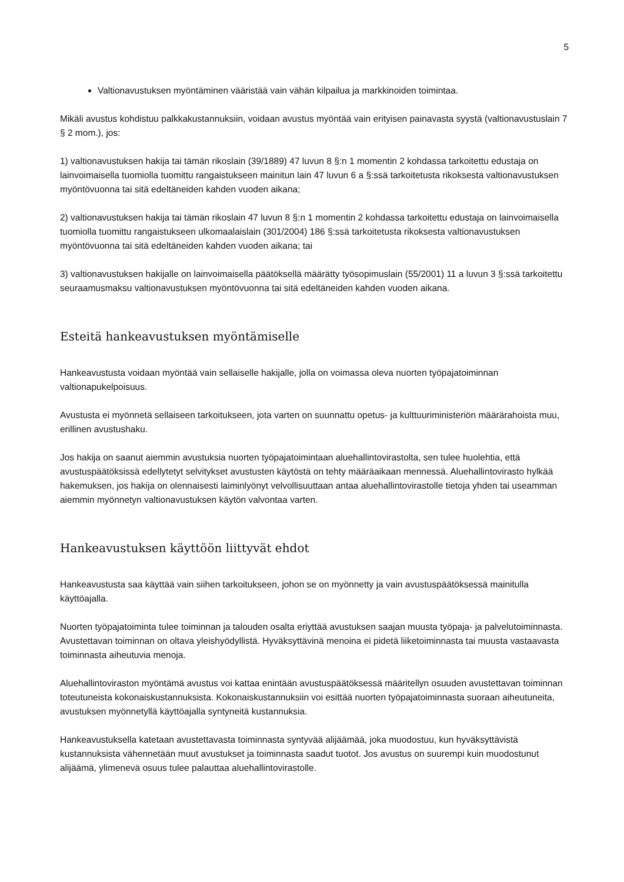5
Valtionavustuksen myöntäminen vääristää vain vähän kilpailua ja markkinoiden toimintaa.
Mikäli avustus kohdistuu palkkakustannuksiin, voidaan avustus myöntää vain erityisen painavasta syystä (valtionavustuslain 7 § 2 mom.), jos:
1) valtionavustuksen hakija tai tämän rikoslain (39/1889) 47 luvun 8 §:n 1 momentin 2 kohdassa tarkoitettu edustaja on lainvoimaisella tuomiolla tuomittu rangaistukseen mainitun lain 47 luvun 6 a §:ssä tarkoitetusta rikoksesta valtionavustuksen myöntövuonna tai sitä edeltäneiden kahden vuoden aikana;
2) valtionavustuksen hakija tai tämän rikoslain 47 luvun 8 §:n 1 momentin 2 kohdassa tarkoitettu edustaja on lainvoimaisella tuomiolla tuomittu rangaistukseen ulkomaalaislain (301/2004) 186 §:ssä tarkoitetusta rikoksesta valtionavustuksen myöntövuonna tai sitä edeltäneiden kahden vuoden aikana; tai
3) valtionavustuksen hakijalle on lainvoimaisella päätöksellä määrätty työsopimuslain (55/2001) 11 a luvun 3 §:ssä tarkoitettu seuraamusmaksu valtionavustuksen myöntövuonna tai sitä edeltäneiden kahden vuoden aikana.
Esteitä hankeavustuksen myöntämiselle
Hankeavustusta voidaan myöntää vain sellaiselle hakijalle, jolla on voimassa oleva nuorten työpajatoiminnan valtionapukelpoisuus.
Avustusta ei myönnetä sellaiseen tarkoitukseen, jota varten on suunnattu opetus- ja kulttuuriministeriön määrärahoista muu, erillinen avustushaku.
Jos hakija on saanut aiemmin avustuksia nuorten työpajatoimintaan aluehallintovirastolta, sen tulee huolehtia, että avustuspäätöksissä edellytetyt selvitykset avustusten käytöstä on tehty määräaikaan mennessä. Aluehallintovirasto hylkää hakemuksen, jos hakija on olennaisesti laiminlyönyt velvollisuuttaan antaa aluehallintovirastolle tietoja yhden tai useamman aiemmin myönnetyn valtionavustuksen käytön valvontaa varten.
Hankeavustuksen käyttöön liittyvät ehdot
Hankeavustusta saa käyttää vain siihen tarkoitukseen, johon se on myönnetty ja vain avustuspäätöksessä mainitulla käyttöajalla.
Nuorten työpajatoiminta tulee toiminnan ja talouden osalta eriyttää avustuksen saajan muusta työpaja- ja palvelutoiminnasta. Avustettavan toiminnan on oltava yleishyödyllistä. Hyväksyttävinä menoina ei pidetä liiketoiminnasta tai muusta vastaavasta toiminnasta aiheutuvia menoja.
Aluehallintoviraston myöntämä avustus voi kattaa enintään avustuspäätöksessä määritellyn osuuden avustettavan toiminnan toteutuneista kokonaiskustannuksista. Kokonaiskustannuksiin voi esittää nuorten työpajatoiminnasta suoraan aiheutuneita, avustuksen myönnetyllä käyttöajalla syntyneitä kustannuksia.
Hankeavustuksella katetaan avustettavasta toiminnasta syntyvää alijäämää, joka muodostuu, kun hyväksyttävistä kustannuksista vähennetään muut avustukset ja toiminnasta saadut tuotot. Jos avustus on suurempi kuin muodostunut alijäämä, ylimenevä osuus tulee palauttaa aluehallintovirastolle.